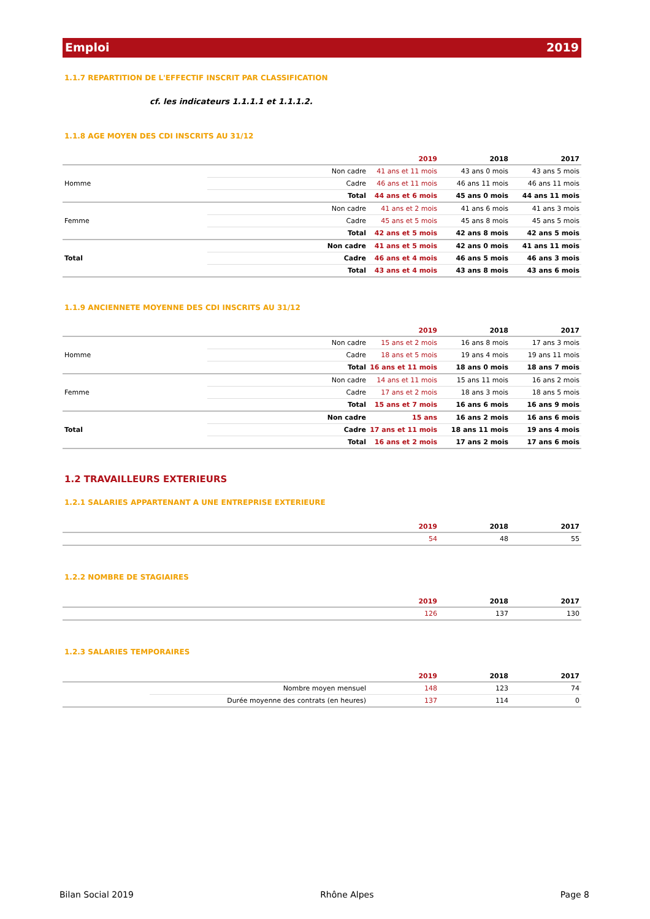Emploi 2019
1.1.7 REPARTITION DE L'EFFECTIF INSCRIT PAR CLASSIFICATION
cf. les indicateurs 1.1.1.1 et 1.1.1.2.
1.1.8 AGE MOYEN DES CDI INSCRITS AU 31/12
| | | 2019 | 2018 | 2017 |
| --- | --- | --- | --- | --- |
| Homme | Non cadre | 41 ans et 11 mois | 43 ans 0 mois | 43 ans 5 mois |
| | Cadre | 46 ans et 11 mois | 46 ans 11 mois | 46 ans 11 mois |
| | Total | 44 ans et 6 mois | 45 ans 0 mois | 44 ans 11 mois |
| Femme | Non cadre | 41 ans et 2 mois | 41 ans 6 mois | 41 ans 3 mois |
| | Cadre | 45 ans et 5 mois | 45 ans 8 mois | 45 ans 5 mois |
| | Total | 42 ans et 5 mois | 42 ans 8 mois | 42 ans 5 mois |
| Total | Non cadre | 41 ans et 5 mois | 42 ans 0 mois | 41 ans 11 mois |
| | Cadre | 46 ans et 4 mois | 46 ans 5 mois | 46 ans 3 mois |
| | Total | 43 ans et 4 mois | 43 ans 8 mois | 43 ans 6 mois |
1.1.9 ANCIENNETE MOYENNE DES CDI INSCRITS AU 31/12
| | | 2019 | 2018 | 2017 |
| --- | --- | --- | --- | --- |
| Homme | Non cadre | 15 ans et 2 mois | 16 ans 8 mois | 17 ans 3 mois |
| | Cadre | 18 ans et 5 mois | 19 ans 4 mois | 19 ans 11 mois |
| | Total | 16 ans et 11 mois | 18 ans 0 mois | 18 ans 7 mois |
| Femme | Non cadre | 14 ans et 11 mois | 15 ans 11 mois | 16 ans 2 mois |
| | Cadre | 17 ans et 2 mois | 18 ans 3 mois | 18 ans 5 mois |
| | Total | 15 ans et 7 mois | 16 ans 6 mois | 16 ans 9 mois |
| Total | Non cadre | 15 ans | 16 ans 2 mois | 16 ans 6 mois |
| | Cadre | 17 ans et 11 mois | 18 ans 11 mois | 19 ans 4 mois |
| | Total | 16 ans et 2 mois | 17 ans 2 mois | 17 ans 6 mois |
1.2 TRAVAILLEURS EXTERIEURS
1.2.1 SALARIES APPARTENANT A UNE ENTREPRISE EXTERIEURE
| | 2019 | 2018 | 2017 |
| --- | --- | --- | --- |
| | 54 | 48 | 55 |
1.2.2 NOMBRE DE STAGIAIRES
| | 2019 | 2018 | 2017 |
| --- | --- | --- | --- |
| | 126 | 137 | 130 |
1.2.3 SALARIES TEMPORAIRES
| | | 2019 | 2018 | 2017 |
| --- | --- | --- | --- | --- |
| | Nombre moyen mensuel | 148 | 123 | 74 |
| | Durée moyenne des contrats (en heures) | 137 | 114 | 0 |
Bilan Social 2019 Rhône Alpes Page 8